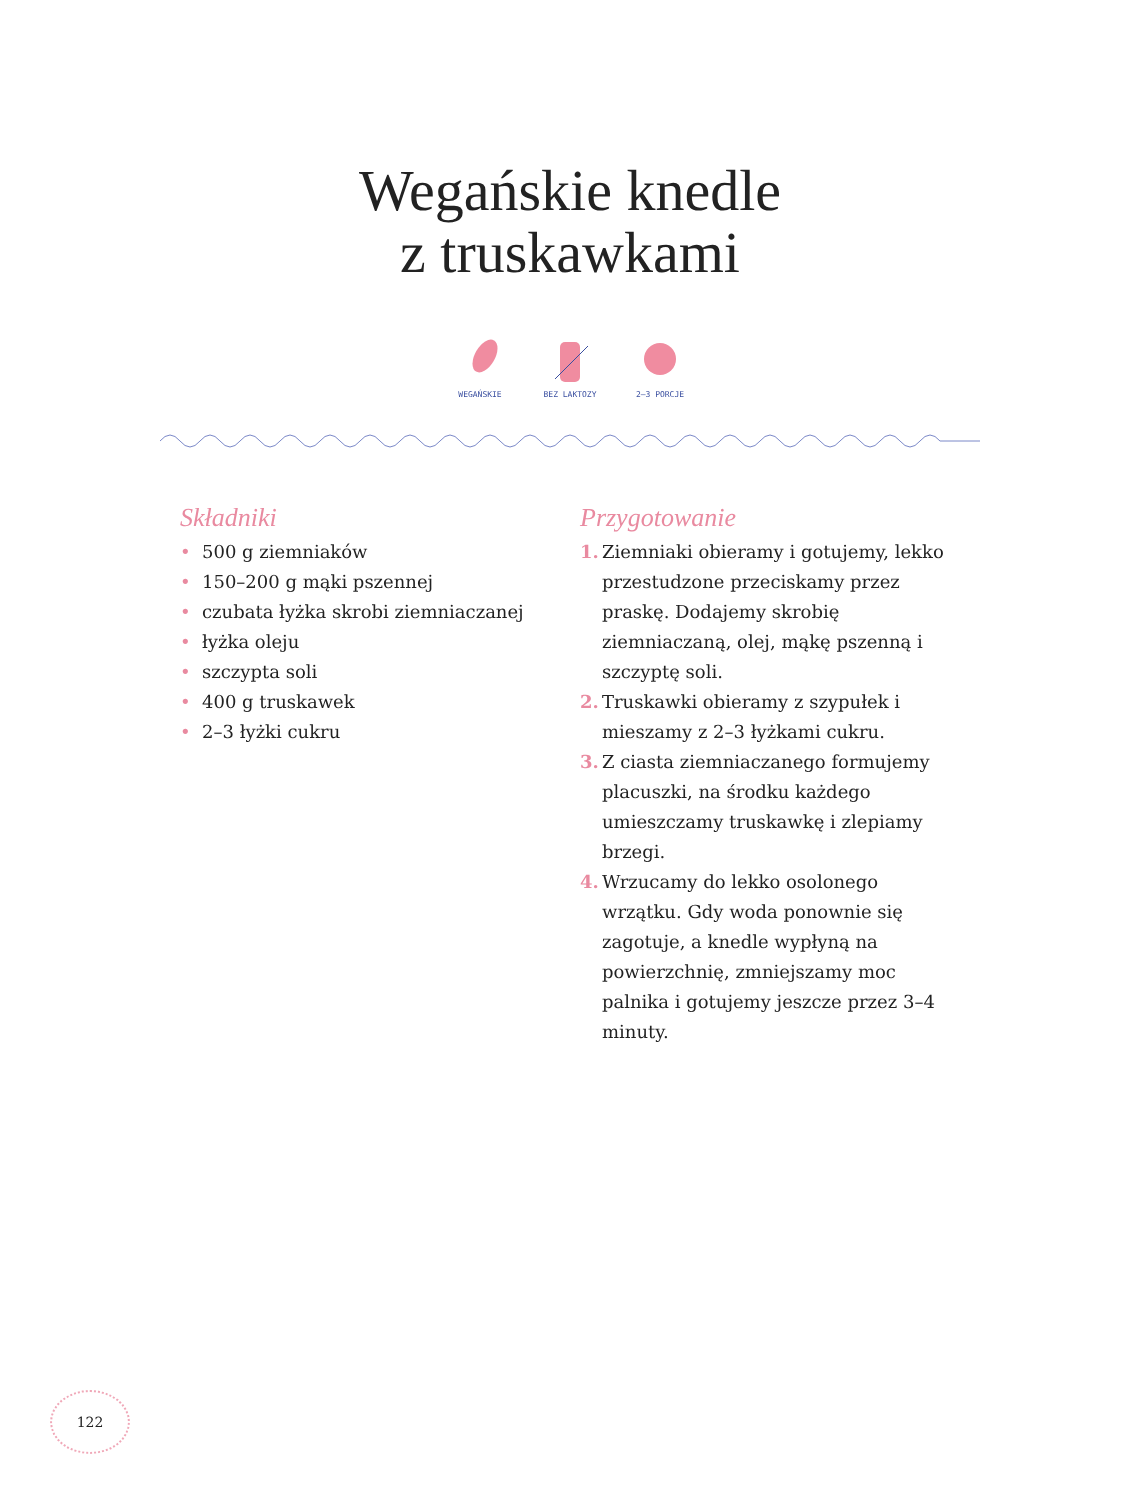Wegańskie knedle
z truskawkami
WEGAŃSKIE BEZ LAKTOZY 2–3 PORCJE
Składniki
• 500 g ziemniaków
• 150–200 g mąki pszennej
• czubata łyżka skrobi ziemniaczanej
• łyżka oleju
• szczypta soli
• 400 g truskawek
• 2–3 łyżki cukru
Przygotowanie
1. Ziemniaki obieramy i gotujemy, lekko przestudzone przeciskamy przez praskę. Dodajemy skrobię ziemniaczaną, olej, mąkę pszenną i szczyptę soli.
2. Truskawki obieramy z szypułek i mieszamy z 2–3 łyżkami cukru.
3. Z ciasta ziemniaczanego formujemy placuszki, na środku każdego umieszczamy truskawkę i zlepiamy brzegi.
4. Wrzucamy do lekko osolonego wrzątku. Gdy woda ponownie się zagotuje, a knedle wypłyną na powierzchnię, zmniejszamy moc palnika i gotujemy jeszcze przez 3–4 minuty.
122